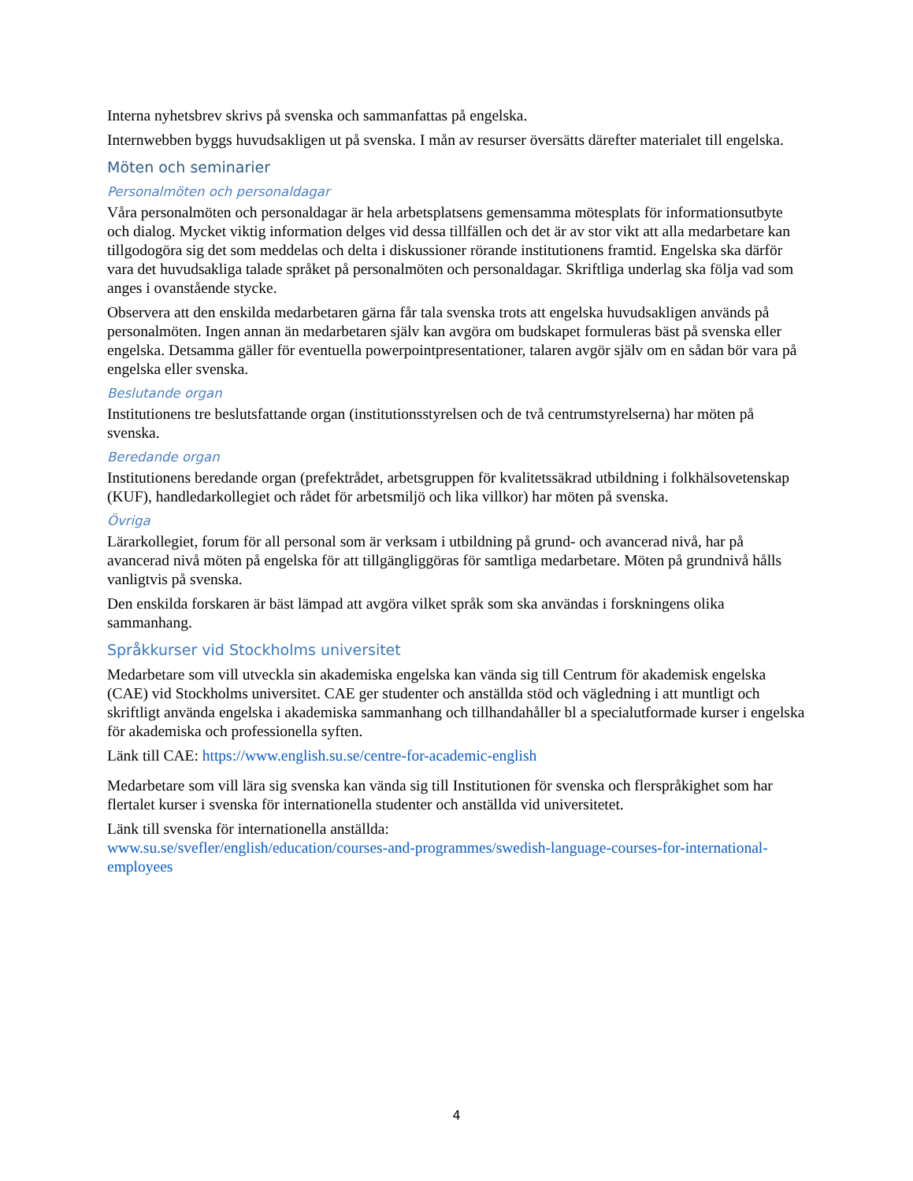Interna nyhetsbrev skrivs på svenska och sammanfattas på engelska.
Internwebben byggs huvudsakligen ut på svenska. I mån av resurser översätts därefter materialet till engelska.
Möten och seminarier
Personalmöten och personaldagar
Våra personalmöten och personaldagar är hela arbetsplatsens gemensamma mötesplats för informationsutbyte och dialog. Mycket viktig information delges vid dessa tillfällen och det är av stor vikt att alla medarbetare kan tillgodogöra sig det som meddelas och delta i diskussioner rörande institutionens framtid. Engelska ska därför vara det huvudsakliga talade språket på personalmöten och personaldagar. Skriftliga underlag ska följa vad som anges i ovanstående stycke.
Observera att den enskilda medarbetaren gärna får tala svenska trots att engelska huvudsakligen används på personalmöten. Ingen annan än medarbetaren själv kan avgöra om budskapet formuleras bäst på svenska eller engelska. Detsamma gäller för eventuella powerpointpresentationer, talaren avgör själv om en sådan bör vara på engelska eller svenska.
Beslutande organ
Institutionens tre beslutsfattande organ (institutionsstyrelsen och de två centrumstyrelserna) har möten på svenska.
Beredande organ
Institutionens beredande organ (prefektrådet, arbetsgruppen för kvalitetssäkrad utbildning i folkhälsovetenskap (KUF), handledarkollegiet och rådet för arbetsmiljö och lika villkor) har möten på svenska.
Övriga
Lärarkollegiet, forum för all personal som är verksam i utbildning på grund- och avancerad nivå, har på avancerad nivå möten på engelska för att tillgängliggöras för samtliga medarbetare. Möten på grundnivå hålls vanligtvis på svenska.
Den enskilda forskaren är bäst lämpad att avgöra vilket språk som ska användas i forskningens olika sammanhang.
Språkkurser vid Stockholms universitet
Medarbetare som vill utveckla sin akademiska engelska kan vända sig till Centrum för akademisk engelska (CAE) vid Stockholms universitet. CAE ger studenter och anställda stöd och vägledning i att muntligt och skriftligt använda engelska i akademiska sammanhang och tillhandahåller bl a specialutformade kurser i engelska för akademiska och professionella syften.
Länk till CAE: https://www.english.su.se/centre-for-academic-english
Medarbetare som vill lära sig svenska kan vända sig till Institutionen för svenska och flerspråkighet som har flertalet kurser i svenska för internationella studenter och anställda vid universitetet.
Länk till svenska för internationella anställda:
www.su.se/svefler/english/education/courses-and-programmes/swedish-language-courses-for-international-employees
4